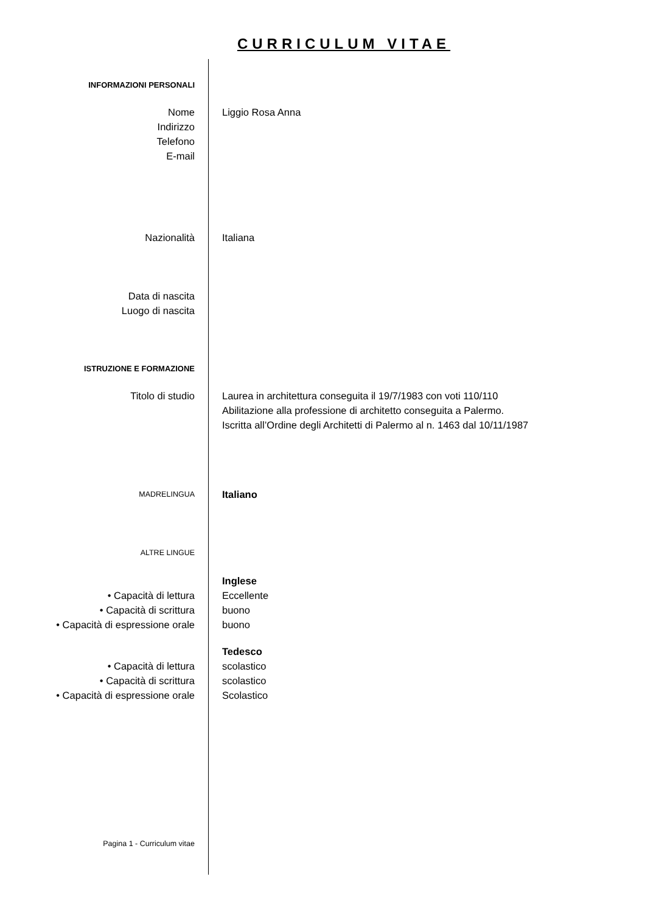CURRICULUM VITAE
INFORMAZIONI PERSONALI
Nome
Indirizzo
Telefono
E-mail
Liggio Rosa Anna
Nazionalità Italiana
Data di nascita
Luogo di nascita
ISTRUZIONE E FORMAZIONE
Titolo di studio Laurea in architettura conseguita il 19/7/1983 con voti 110/110
Abilitazione alla professione di architetto conseguita a Palermo.
Iscritta all’Ordine degli Architetti di Palermo al n. 1463 dal 10/11/1987
MADRELINGUA
Italiano
ALTRE LINGUE
• Capacità di lettura
• Capacità di scrittura
• Capacità di espressione orale
Inglese
Eccellente
buono
buono
• Capacità di lettura
• Capacità di scrittura
• Capacità di espressione orale
Tedesco
scolastico
scolastico
Scolastico
Pagina 1 - Curriculum vitae